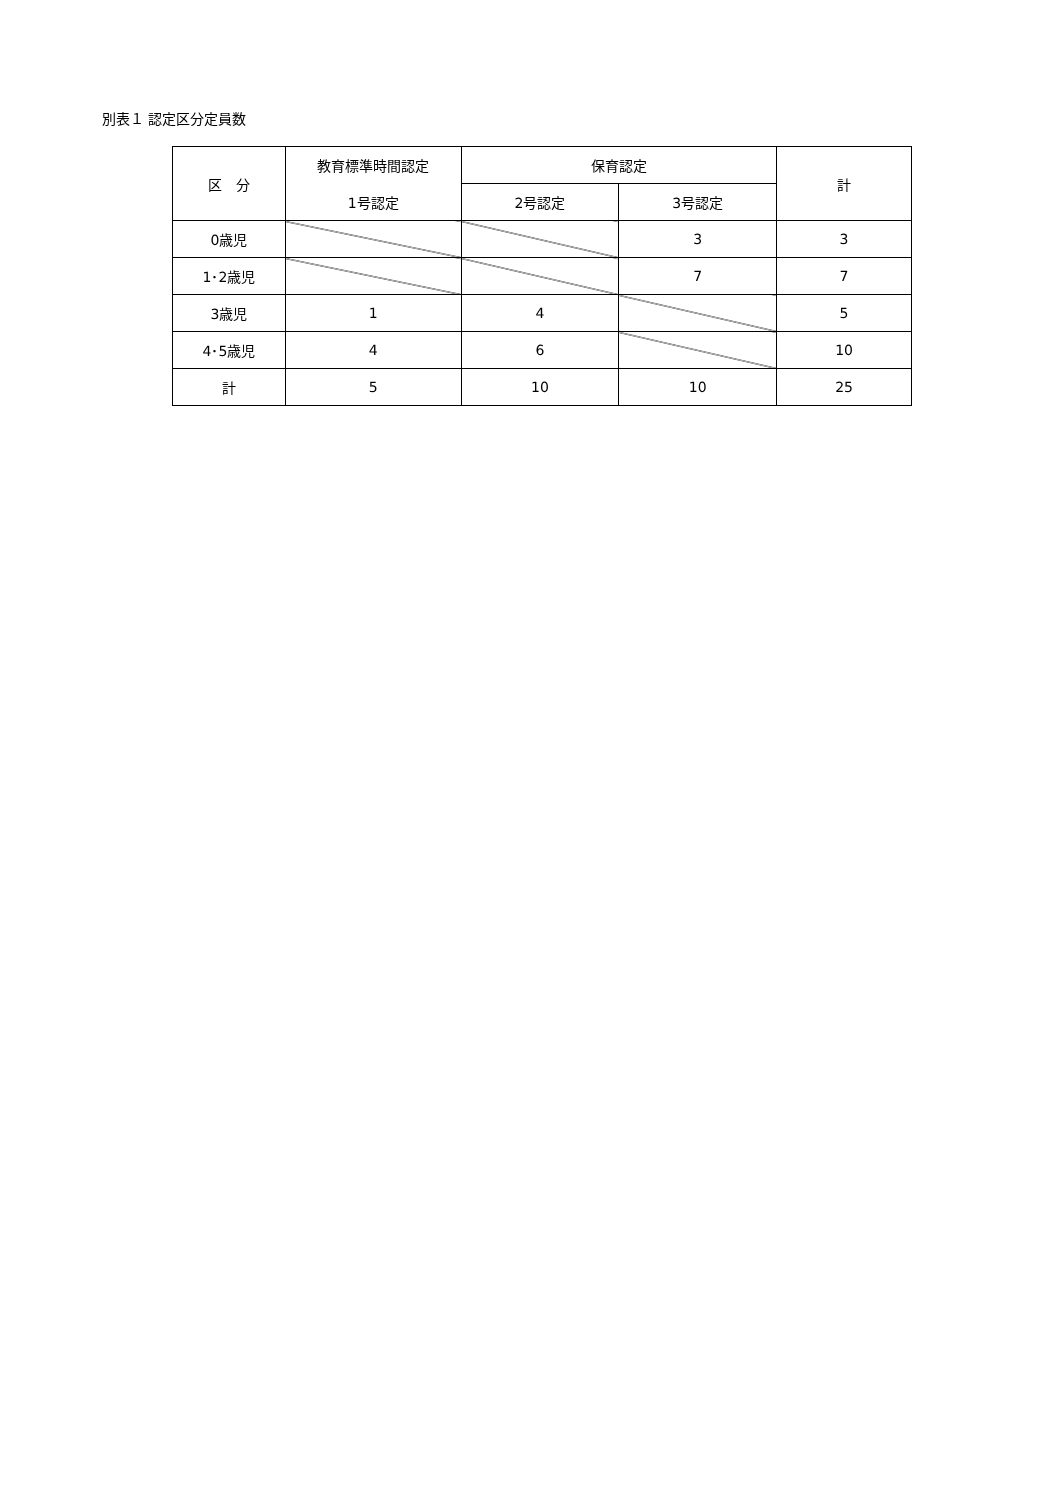別表１ 認定区分定員数
| 区 分 | 教育標準時間認定 | 保育認定 | | 計 |
| --- | --- | --- | --- | --- |
| | 1号認定 | 2号認定 | 3号認定 | |
| 0歳児 | | | 3 | 3 |
| 1･2歳児 | | | 7 | 7 |
| 3歳児 | 1 | 4 | | 5 |
| 4･5歳児 | 4 | 6 | | 10 |
| 計 | 5 | 10 | 10 | 25 |